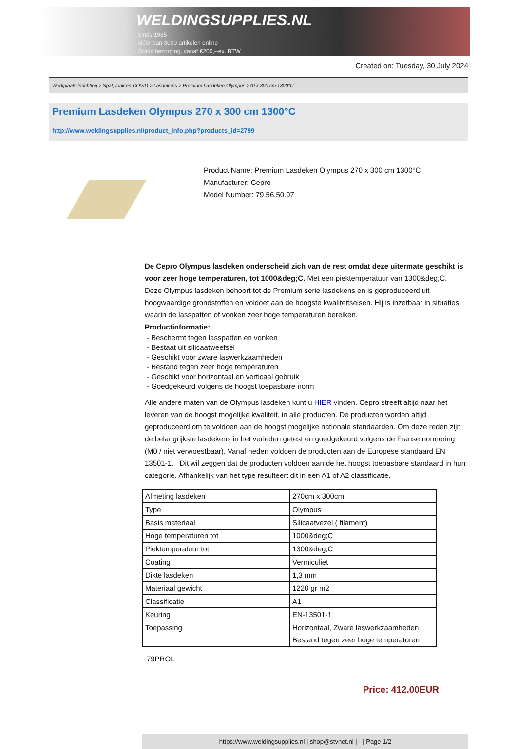WELDINGSUPPLIES.NL
- Sinds 1985
- Méér dan 3000 artikelen online
- Gratis bezorging, vanaf €200,--ex. BTW
Created on: Tuesday, 30 July 2024
Werkplaats inrichting > Spat,vonk en COVID > Lasdekens > Premium Lasdeken Olympus 270 x 300 cm 1300°C
Premium Lasdeken Olympus 270 x 300 cm 1300°C
http://www.weldingsupplies.nl/product_info.php?products_id=2799
Product Name: Premium Lasdeken Olympus 270 x 300 cm 1300°C
Manufacturer: Cepro
Model Number: 79.56.50.97
De Cepro Olympus lasdeken onderscheid zich van de rest omdat deze uitermate geschikt is voor zeer hoge temperaturen, tot 1000&deg;C. Met een piektemperatuur van 1300&deg;C. Deze Olympus lasdeken behoort tot de Premium serie lasdekens en is geproduceerd uit hoogwaardige grondstoffen en voldoet aan de hoogste kwaliteitseisen. Hij is inzetbaar in situaties waarin de lasspatten of vonken zeer hoge temperaturen bereiken.
Productinformatie:
- Beschermt tegen lasspatten en vonken
- Bestaat uit silicaatweefsel
- Geschikt voor zware laswerkzaamheden
- Bestand tegen zeer hoge temperaturen
- Geschikt voor horizontaal en verticaal gebruik
- Goedgekeurd volgens de hoogst toepasbare norm
Alle andere maten van de Olympus lasdeken kunt u HIER vinden. Cepro streeft altijd naar het leveren van de hoogst mogelijke kwaliteit, in alle producten. De producten worden altijd geproduceerd om te voldoen aan de hoogst mogelijke nationale standaarden. Om deze reden zijn de belangrijkste lasdekens in het verleden getest en goedgekeurd volgens de Franse normering (M0 / niet verwoestbaar). Vanaf heden voldoen de producten aan de Europese standaard EN 13501-1. Dit wil zeggen dat de producten voldoen aan de het hoogst toepasbare standaard in hun categorie. Afhankelijk van het type resulteert dit in een A1 of A2 classificatie.
| Afmeting lasdeken | 270cm x 300cm |
| Type | Olympus |
| Basis materiaal | Silicaatvezel ( filament) |
| Hoge temperaturen tot | 1000&deg;C |
| Piektemperatuur tot | 1300&deg;C |
| Coating | Vermiculiet |
| Dikte lasdeken | 1,3 mm |
| Materiaal gewicht | 1220 gr m2 |
| Classificatie | A1 |
| Keuring | EN-13501-1 |
| Toepassing | Horizontaal, Zware laswerkzaamheden, Bestand tegen zeer hoge temperaturen |
79PROL
Price: 412.00EUR
https://www.weldingsupplies.nl | shop@stvnet.nl | - | Page 1/2